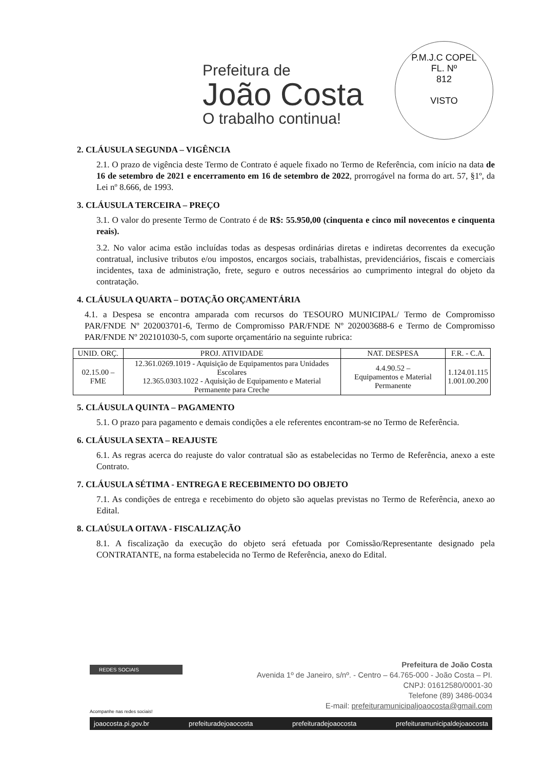Prefeitura de
João Costa
O trabalho continua!
P.M.J.C COPEL
FL. Nº
812
VISTO
2. CLÁUSULA SEGUNDA – VIGÊNCIA
2.1. O prazo de vigência deste Termo de Contrato é aquele fixado no Termo de Referência, com início na data de 16 de setembro de 2021 e encerramento em 16 de setembro de 2022, prorrogável na forma do art. 57, §1º, da Lei nº 8.666, de 1993.
3. CLÁUSULA TERCEIRA – PREÇO
3.1. O valor do presente Termo de Contrato é de R$: 55.950,00 (cinquenta e cinco mil novecentos e cinquenta reais).
3.2. No valor acima estão incluídas todas as despesas ordinárias diretas e indiretas decorrentes da execução contratual, inclusive tributos e/ou impostos, encargos sociais, trabalhistas, previdenciários, fiscais e comerciais incidentes, taxa de administração, frete, seguro e outros necessários ao cumprimento integral do objeto da contratação.
4. CLÁUSULA QUARTA – DOTAÇÃO ORÇAMENTÁRIA
4.1. a Despesa se encontra amparada com recursos do TESOURO MUNICIPAL/ Termo de Compromisso PAR/FNDE Nº 202003701-6, Termo de Compromisso PAR/FNDE Nº 202003688-6 e Termo de Compromisso PAR/FNDE Nº 202101030-5, com suporte orçamentário na seguinte rubrica:
| UNID. ORÇ. | PROJ. ATIVIDADE | NAT. DESPESA | F.R. - C.A. |
| --- | --- | --- | --- |
| 02.15.00 – FME | 12.361.0269.1019 - Aquisição de Equipamentos para Unidades Escolares 12.365.0303.1022 - Aquisição de Equipamento e Material Permanente para Creche | 4.4.90.52 – Equipamentos e Material Permanente | 1.124.01.115 1.001.00.200 |
5. CLÁUSULA QUINTA – PAGAMENTO
5.1. O prazo para pagamento e demais condições a ele referentes encontram-se no Termo de Referência.
6. CLÁUSULA SEXTA – REAJUSTE
6.1. As regras acerca do reajuste do valor contratual são as estabelecidas no Termo de Referência, anexo a este Contrato.
7. CLÁUSULA SÉTIMA - ENTREGA E RECEBIMENTO DO OBJETO
7.1. As condições de entrega e recebimento do objeto são aquelas previstas no Termo de Referência, anexo ao Edital.
8. CLAÚSULA OITAVA - FISCALIZAÇÃO
8.1. A fiscalização da execução do objeto será efetuada por Comissão/Representante designado pela CONTRATANTE, na forma estabelecida no Termo de Referência, anexo do Edital.
REDES SOCIAIS
Prefeitura de João Costa
Avenida 1º de Janeiro, s/nº. - Centro – 64.765-000 - João Costa – PI.
CNPJ: 01612580/0001-30
Telefone (89) 3486-0034
E-mail: prefeituramunicipaljoaocosta@gmail.com
Acompanhe nas redes sociais!
joaocosta.pi.gov.br prefeituradejoaocosta prefeituradejoaocosta prefeituramunicipaldejoaocosta